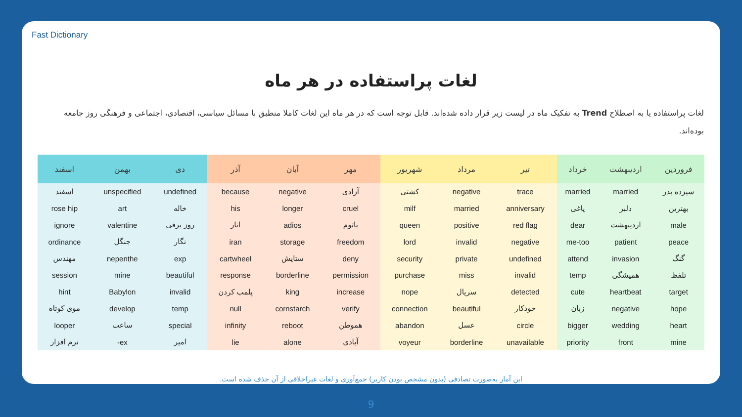Fast Dictionary
لغات پراستفاده در هر ماه
لغات پراستفاده یا به اصطلاح Trend به تفکیک ماه در لیست زیر قرار داده شده‌اند. قابل توجه است که در هر ماه این لغات کاملا منطبق با مسائل سیاسی، اقتصادی، اجتماعی و فرهنگی روز جامعه بوده‌اند.
| فروردین | اردیبهشت | خرداد | تیر | مرداد | شهریور | مهر | آبان | آذر | دی | بهمن | اسفند |
| --- | --- | --- | --- | --- | --- | --- | --- | --- | --- | --- | --- |
| سیزده بدر | married | married | trace | negative | کشتی | آزادی | negative | because | undefined | unspecified | اسفند |
| بهترین | دلبر | یاغی | anniversary | married | milf | cruel | longer | his | خاله | art | rose hip |
| male | اردیبهشت | dear | red flag | positive | queen | باتوم | adios | انار | روز برفی | valentine | ignore |
| peace | patient | me-too | negative | invalid | lord | freedom | storage | iran | نگار | جنگل | ordinance |
| گنگ | invasion | attend | undefined | private | security | deny | ستایش | cartwheel | exp | nepenthe | مهندس |
| تلفظ | همیشگی | temp | invalid | miss | purchase | permission | borderline | response | beautiful | mine | session |
| target | heartbeat | cute | detected | سریال | nope | increase | king | پلمب کردن | invalid | Babylon | hint |
| hope | negative | زبان | خودکار | beautiful | connection | verify | cornstarch | null | temp | develop | موی کوتاه |
| heart | wedding | bigger | circle | عسل | abandon | هموطن | reboot | infinity | special | ساعت | looper |
| mine | front | priority | unavailable | borderline | voyeur | آبادی | alone | lie | امیر | ex- | نرم افزار |
این آمار به‌صورت تصادفی (بدون مشخص بودن کاربر) جمع‌آوری و لغات غیراخلاقی از آن حذف شده است.
9